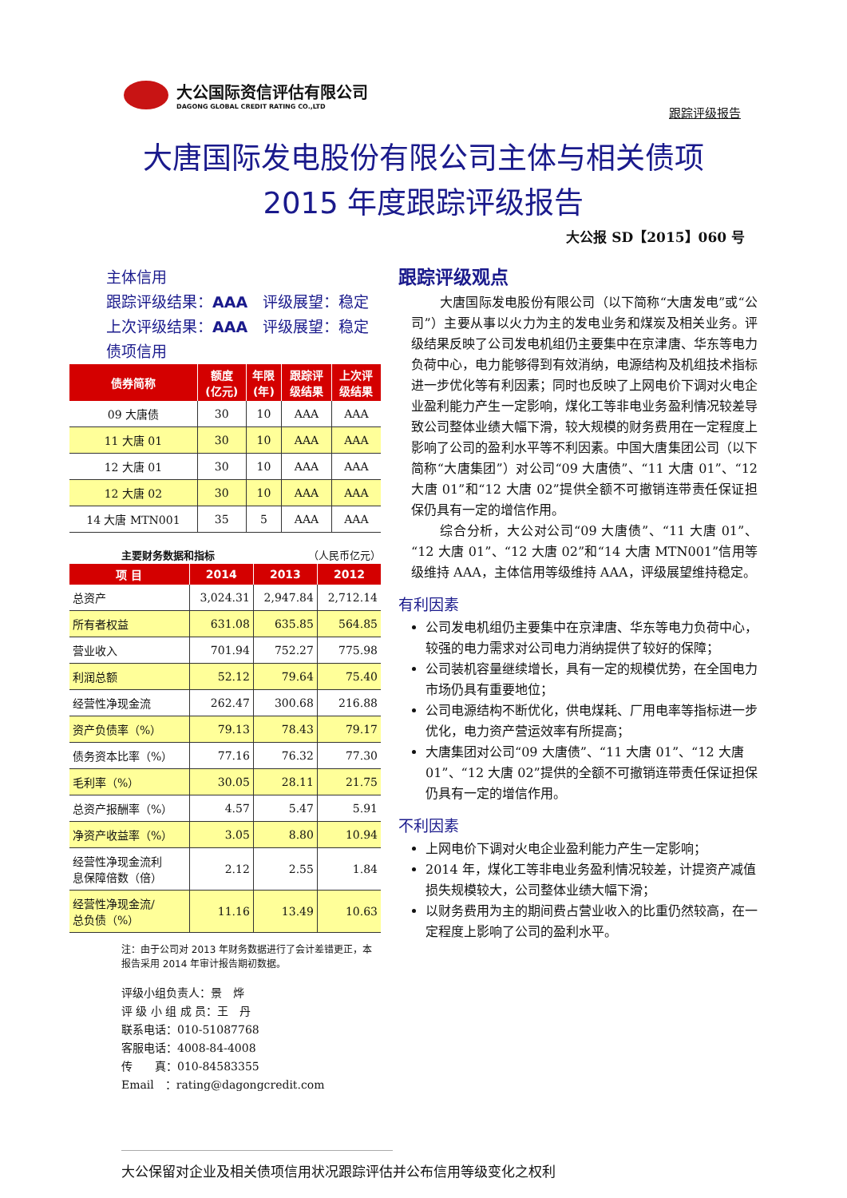大公国际资信评估有限公司
DAGONG GLOBAL CREDIT RATING CO.,LTD
跟踪评级报告
大唐国际发电股份有限公司主体与相关债项
2015 年度跟踪评级报告
大公报 SD【2015】060 号
主体信用
跟踪评级结果：AAA　评级展望：稳定
上次评级结果：AAA　评级展望：稳定
债项信用
| 债券简称 | 额度 (亿元) | 年限 (年) | 跟踪评 级结果 | 上次评 级结果 |
| --- | --- | --- | --- | --- |
| 09 大唐债 | 30 | 10 | AAA | AAA |
| 11 大唐 01 | 30 | 10 | AAA | AAA |
| 12 大唐 01 | 30 | 10 | AAA | AAA |
| 12 大唐 02 | 30 | 10 | AAA | AAA |
| 14 大唐 MTN001 | 35 | 5 | AAA | AAA |
主要财务数据和指标 （人民币亿元）
| 项 目 | 2014 | 2013 | 2012 |
| --- | --- | --- | --- |
| 总资产 | 3,024.31 | 2,947.84 | 2,712.14 |
| 所有者权益 | 631.08 | 635.85 | 564.85 |
| 营业收入 | 701.94 | 752.27 | 775.98 |
| 利润总额 | 52.12 | 79.64 | 75.40 |
| 经营性净现金流 | 262.47 | 300.68 | 216.88 |
| 资产负债率（%） | 79.13 | 78.43 | 79.17 |
| 债务资本比率（%） | 77.16 | 76.32 | 77.30 |
| 毛利率（%） | 30.05 | 28.11 | 21.75 |
| 总资产报酬率（%） | 4.57 | 5.47 | 5.91 |
| 净资产收益率（%） | 3.05 | 8.80 | 10.94 |
| 经营性净现金流利 息保障倍数（倍） | 2.12 | 2.55 | 1.84 |
| 经营性净现金流/ 总负债（%） | 11.16 | 13.49 | 10.63 |
注：由于公司对 2013 年财务数据进行了会计差错更正，本报告采用 2014 年审计报告期初数据。
评级小组负责人：景　烨
评 级 小 组 成 员：王　丹
联系电话：010-51087768
客服电话：4008-84-4008
传　　真：010-84583355
Email　：rating@dagongcredit.com
跟踪评级观点
大唐国际发电股份有限公司（以下简称“大唐发电”或“公司”）主要从事以火力为主的发电业务和煤炭及相关业务。评级结果反映了公司发电机组仍主要集中在京津唐、华东等电力负荷中心，电力能够得到有效消纳，电源结构及机组技术指标进一步优化等有利因素；同时也反映了上网电价下调对火电企业盈利能力产生一定影响，煤化工等非电业务盈利情况较差导致公司整体业绩大幅下滑，较大规模的财务费用在一定程度上影响了公司的盈利水平等不利因素。中国大唐集团公司（以下简称“大唐集团”）对公司“09 大唐债”、“11 大唐 01”、“12 大唐 01”和“12 大唐 02”提供全额不可撤销连带责任保证担保仍具有一定的增信作用。
综合分析，大公对公司“09 大唐债”、“11 大唐 01”、“12 大唐 01”、“12 大唐 02”和“14 大唐 MTN001”信用等级维持 AAA，主体信用等级维持 AAA，评级展望维持稳定。
有利因素
公司发电机组仍主要集中在京津唐、华东等电力负荷中心，较强的电力需求对公司电力消纳提供了较好的保障；
公司装机容量继续增长，具有一定的规模优势，在全国电力市场仍具有重要地位；
公司电源结构不断优化，供电煤耗、厂用电率等指标进一步优化，电力资产营运效率有所提高；
大唐集团对公司“09 大唐债”、“11 大唐 01”、“12 大唐 01”、“12 大唐 02”提供的全额不可撤销连带责任保证担保仍具有一定的增信作用。
不利因素
上网电价下调对火电企业盈利能力产生一定影响；
2014 年，煤化工等非电业务盈利情况较差，计提资产减值损失规模较大，公司整体业绩大幅下滑；
以财务费用为主的期间费占营业收入的比重仍然较高，在一定程度上影响了公司的盈利水平。
大公保留对企业及相关债项信用状况跟踪评估并公布信用等级变化之权利